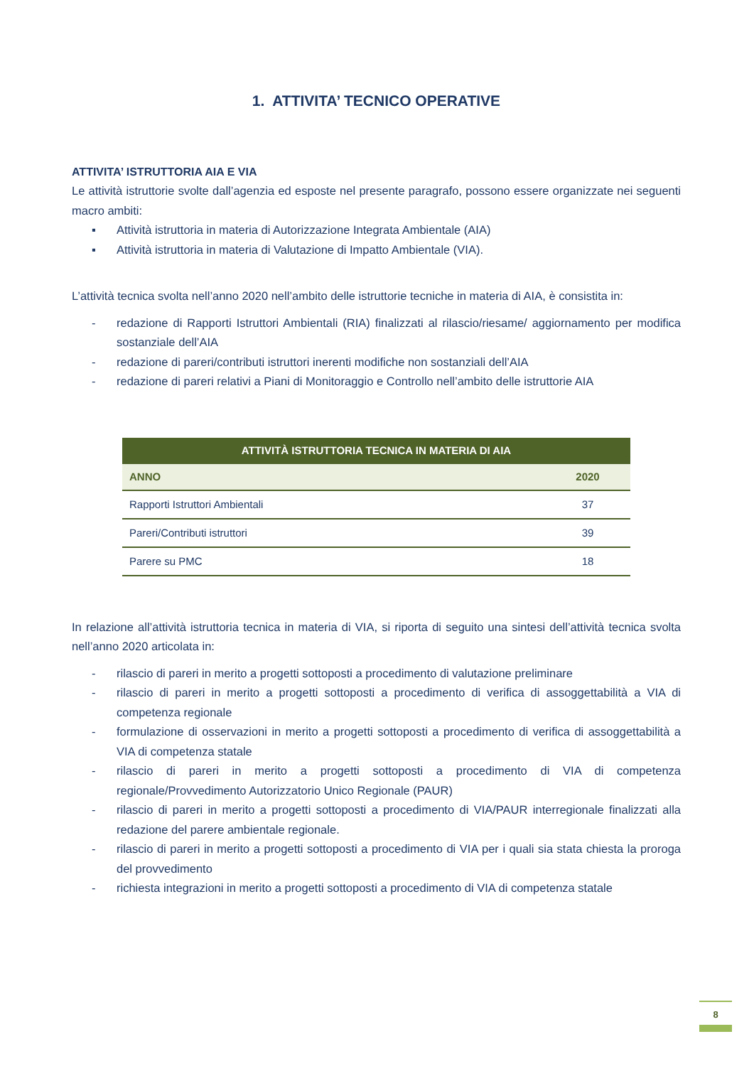1. ATTIVITA’ TECNICO OPERATIVE
ATTIVITA’ ISTRUTTORIA AIA E VIA
Le attività istruttorie svolte dall’agenzia ed esposte nel presente paragrafo, possono essere organizzate nei seguenti macro ambiti:
▪ Attività istruttoria in materia di Autorizzazione Integrata Ambientale (AIA)
▪ Attività istruttoria in materia di Valutazione di Impatto Ambientale (VIA).
L’attività tecnica svolta nell’anno 2020 nell’ambito delle istruttorie tecniche in materia di AIA, è consistita in:
- redazione di Rapporti Istruttori Ambientali (RIA) finalizzati al rilascio/riesame/ aggiornamento per modifica sostanziale dell’AIA
- redazione di pareri/contributi istruttori inerenti modifiche non sostanziali dell’AIA
- redazione di pareri relativi a Piani di Monitoraggio e Controllo nell’ambito delle istruttorie AIA
| ATTIVITÀ ISTRUTTORIA TECNICA IN MATERIA DI AIA | |
| --- | --- |
| ANNO | 2020 |
| Rapporti Istruttori Ambientali | 37 |
| Pareri/Contributi istruttori | 39 |
| Parere su PMC | 18 |
In relazione all’attività istruttoria tecnica in materia di VIA, si riporta di seguito una sintesi dell’attività tecnica svolta nell’anno 2020 articolata in:
- rilascio di pareri in merito a progetti sottoposti a procedimento di valutazione preliminare
- rilascio di pareri in merito a progetti sottoposti a procedimento di verifica di assoggettabilità a VIA di competenza regionale
- formulazione di osservazioni in merito a progetti sottoposti a procedimento di verifica di assoggettabilità a VIA di competenza statale
- rilascio di pareri in merito a progetti sottoposti a procedimento di VIA di competenza regionale/Provvedimento Autorizzatorio Unico Regionale (PAUR)
- rilascio di pareri in merito a progetti sottoposti a procedimento di VIA/PAUR interregionale finalizzati alla redazione del parere ambientale regionale.
- rilascio di pareri in merito a progetti sottoposti a procedimento di VIA per i quali sia stata chiesta la proroga del provvedimento
- richiesta integrazioni in merito a progetti sottoposti a procedimento di VIA di competenza statale
8